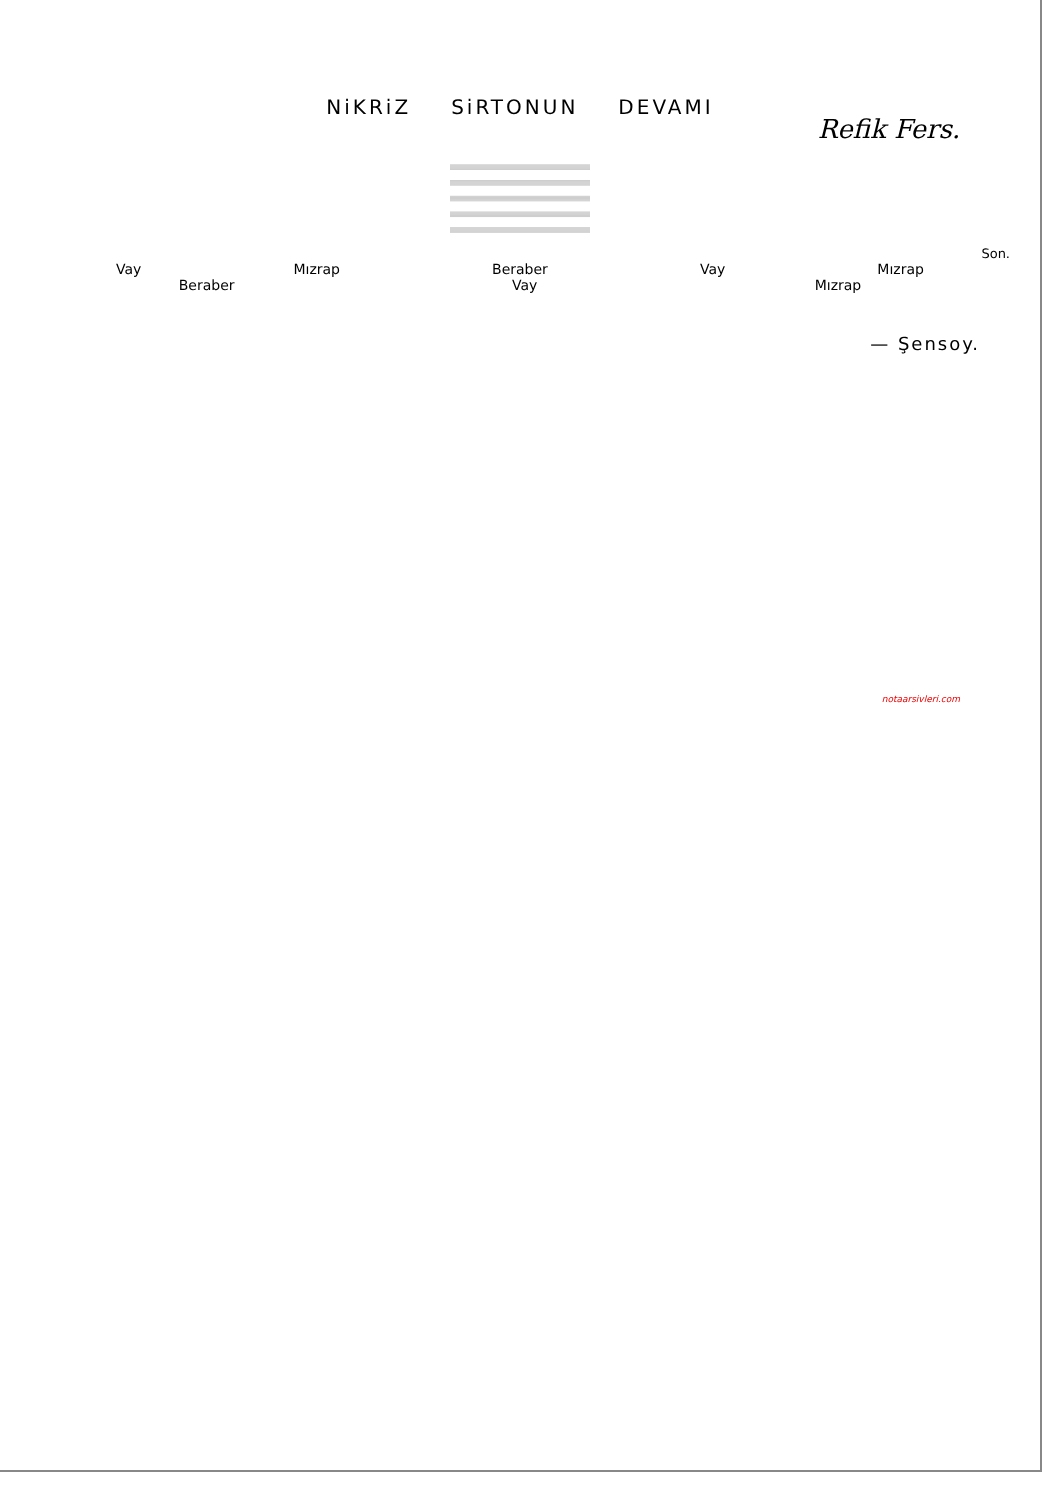NiKRiZ SiRTONUN DEVAMI
Refik Fers.
Son.
Vay Mızrap Beraber Vay Mızrap
Beraber Vay Mızrap
— Şensoy.
notaarsivleri.com